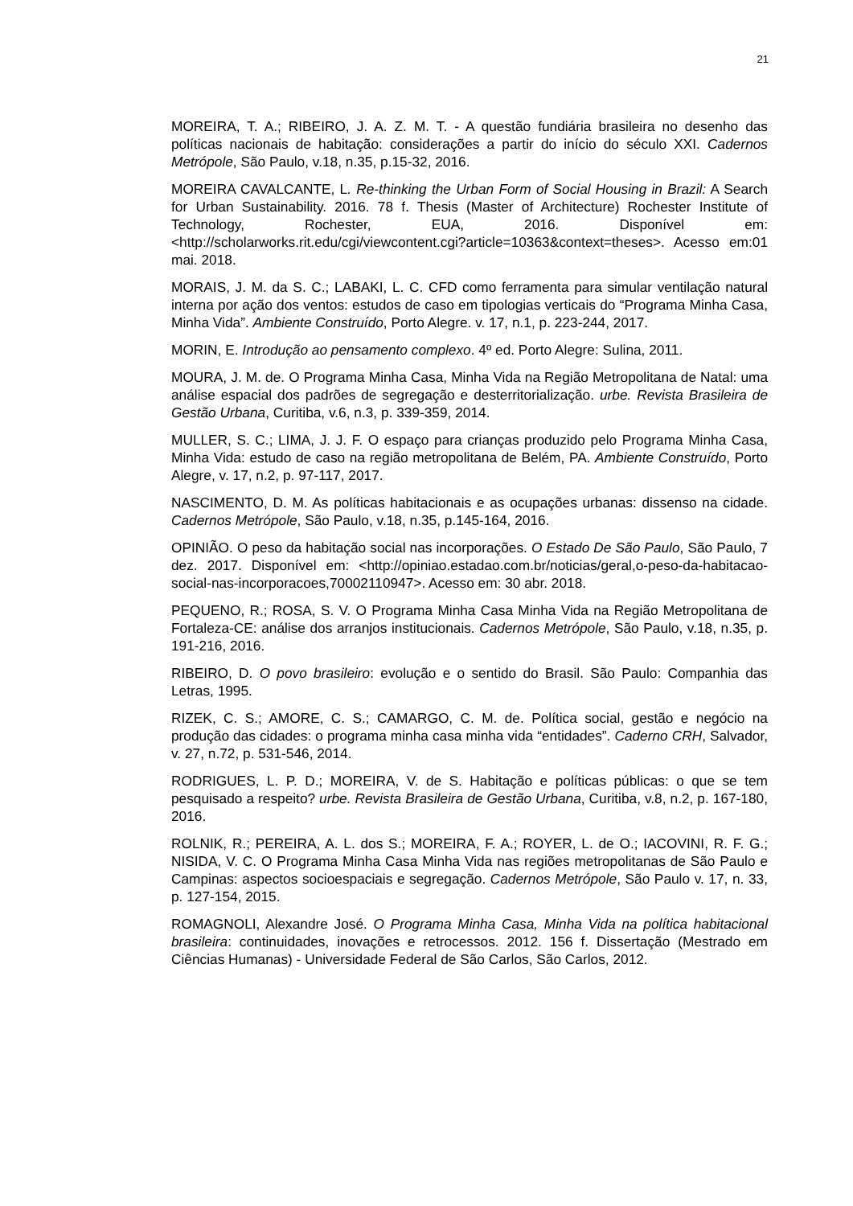21
MOREIRA, T. A.; RIBEIRO, J. A. Z. M. T. - A questão fundiária brasileira no desenho das políticas nacionais de habitação: considerações a partir do início do século XXI. Cadernos Metrópole, São Paulo, v.18, n.35, p.15-32, 2016.
MOREIRA CAVALCANTE, L. Re-thinking the Urban Form of Social Housing in Brazil: A Search for Urban Sustainability. 2016. 78 f. Thesis (Master of Architecture) Rochester Institute of Technology, Rochester, EUA, 2016. Disponível em: <http://scholarworks.rit.edu/cgi/viewcontent.cgi?article=10363&context=theses>. Acesso em:01 mai. 2018.
MORAIS, J. M. da S. C.; LABAKI, L. C. CFD como ferramenta para simular ventilação natural interna por ação dos ventos: estudos de caso em tipologias verticais do “Programa Minha Casa, Minha Vida”. Ambiente Construído, Porto Alegre. v. 17, n.1, p. 223-244, 2017.
MORIN, E. Introdução ao pensamento complexo. 4º ed. Porto Alegre: Sulina, 2011.
MOURA, J. M. de. O Programa Minha Casa, Minha Vida na Região Metropolitana de Natal: uma análise espacial dos padrões de segregação e desterritorialização. urbe. Revista Brasileira de Gestão Urbana, Curitiba, v.6, n.3, p. 339-359, 2014.
MULLER, S. C.; LIMA, J. J. F. O espaço para crianças produzido pelo Programa Minha Casa, Minha Vida: estudo de caso na região metropolitana de Belém, PA. Ambiente Construído, Porto Alegre, v. 17, n.2, p. 97-117, 2017.
NASCIMENTO, D. M. As políticas habitacionais e as ocupações urbanas: dissenso na cidade. Cadernos Metrópole, São Paulo, v.18, n.35, p.145-164, 2016.
OPINIÃO. O peso da habitação social nas incorporações. O Estado De São Paulo, São Paulo, 7 dez. 2017. Disponível em: <http://opiniao.estadao.com.br/noticias/geral,o-peso-da-habitacao-social-nas-incorporacoes,70002110947>. Acesso em: 30 abr. 2018.
PEQUENO, R.; ROSA, S. V. O Programa Minha Casa Minha Vida na Região Metropolitana de Fortaleza-CE: análise dos arranjos institucionais. Cadernos Metrópole, São Paulo, v.18, n.35, p. 191-216, 2016.
RIBEIRO, D. O povo brasileiro: evolução e o sentido do Brasil. São Paulo: Companhia das Letras, 1995.
RIZEK, C. S.; AMORE, C. S.; CAMARGO, C. M. de. Política social, gestão e negócio na produção das cidades: o programa minha casa minha vida “entidades”. Caderno CRH, Salvador, v. 27, n.72, p. 531-546, 2014.
RODRIGUES, L. P. D.; MOREIRA, V. de S. Habitação e políticas públicas: o que se tem pesquisado a respeito? urbe. Revista Brasileira de Gestão Urbana, Curitiba, v.8, n.2, p. 167-180, 2016.
ROLNIK, R.; PEREIRA, A. L. dos S.; MOREIRA, F. A.; ROYER, L. de O.; IACOVINI, R. F. G.; NISIDA, V. C. O Programa Minha Casa Minha Vida nas regiões metropolitanas de São Paulo e Campinas: aspectos socioespaciais e segregação. Cadernos Metrópole, São Paulo v. 17, n. 33, p. 127-154, 2015.
ROMAGNOLI, Alexandre José. O Programa Minha Casa, Minha Vida na política habitacional brasileira: continuidades, inovações e retrocessos. 2012. 156 f. Dissertação (Mestrado em Ciências Humanas) - Universidade Federal de São Carlos, São Carlos, 2012.